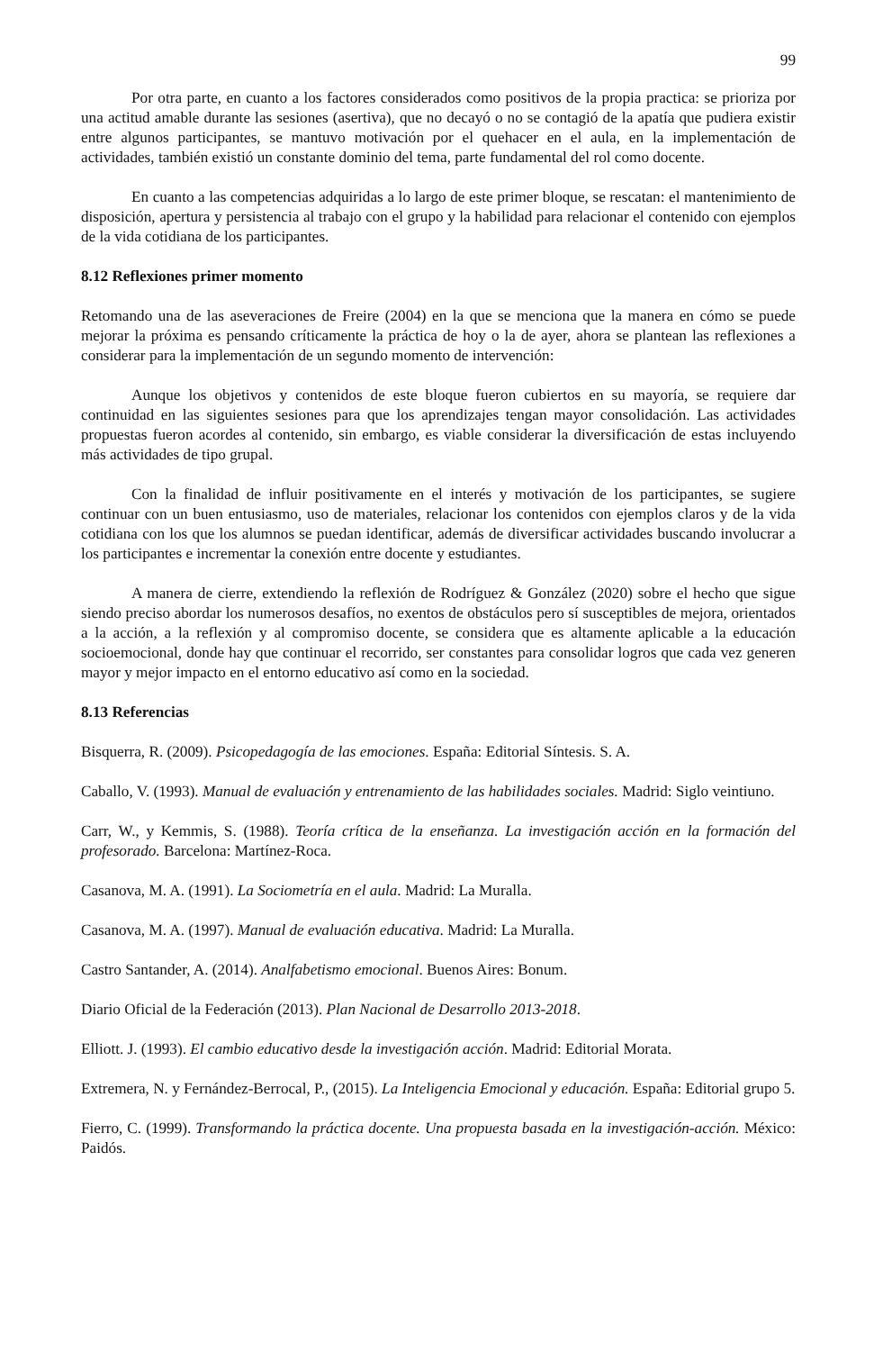99
Por otra parte, en cuanto a los factores considerados como positivos de la propia practica: se prioriza por una actitud amable durante las sesiones (asertiva), que no decayó o no se contagió de la apatía que pudiera existir entre algunos participantes, se mantuvo motivación por el quehacer en el aula, en la implementación de actividades, también existió un constante dominio del tema, parte fundamental del rol como docente.
En cuanto a las competencias adquiridas a lo largo de este primer bloque, se rescatan: el mantenimiento de disposición, apertura y persistencia al trabajo con el grupo y la habilidad para relacionar el contenido con ejemplos de la vida cotidiana de los participantes.
8.12 Reflexiones primer momento
Retomando una de las aseveraciones de Freire (2004) en la que se menciona que la manera en cómo se puede mejorar la próxima es pensando críticamente la práctica de hoy o la de ayer, ahora se plantean las reflexiones a considerar para la implementación de un segundo momento de intervención:
Aunque los objetivos y contenidos de este bloque fueron cubiertos en su mayoría, se requiere dar continuidad en las siguientes sesiones para que los aprendizajes tengan mayor consolidación. Las actividades propuestas fueron acordes al contenido, sin embargo, es viable considerar la diversificación de estas incluyendo más actividades de tipo grupal.
Con la finalidad de influir positivamente en el interés y motivación de los participantes, se sugiere continuar con un buen entusiasmo, uso de materiales, relacionar los contenidos con ejemplos claros y de la vida cotidiana con los que los alumnos se puedan identificar, además de diversificar actividades buscando involucrar a los participantes e incrementar la conexión entre docente y estudiantes.
A manera de cierre, extendiendo la reflexión de Rodríguez & González (2020) sobre el hecho que sigue siendo preciso abordar los numerosos desafíos, no exentos de obstáculos pero sí susceptibles de mejora, orientados a la acción, a la reflexión y al compromiso docente, se considera que es altamente aplicable a la educación socioemocional, donde hay que continuar el recorrido, ser constantes para consolidar logros que cada vez generen mayor y mejor impacto en el entorno educativo así como en la sociedad.
8.13 Referencias
Bisquerra, R. (2009). Psicopedagogía de las emociones. España: Editorial Síntesis. S. A.
Caballo, V. (1993). Manual de evaluación y entrenamiento de las habilidades sociales. Madrid: Siglo veintiuno.
Carr, W., y Kemmis, S. (1988). Teoría crítica de la enseñanza. La investigación acción en la formación del profesorado. Barcelona: Martínez-Roca.
Casanova, M. A. (1991). La Sociometría en el aula. Madrid: La Muralla.
Casanova, M. A. (1997). Manual de evaluación educativa. Madrid: La Muralla.
Castro Santander, A. (2014). Analfabetismo emocional. Buenos Aires: Bonum.
Diario Oficial de la Federación (2013). Plan Nacional de Desarrollo 2013-2018.
Elliott. J. (1993). El cambio educativo desde la investigación acción. Madrid: Editorial Morata.
Extremera, N. y Fernández-Berrocal, P., (2015). La Inteligencia Emocional y educación. España: Editorial grupo 5.
Fierro, C. (1999). Transformando la práctica docente. Una propuesta basada en la investigación-acción. México: Paidós.